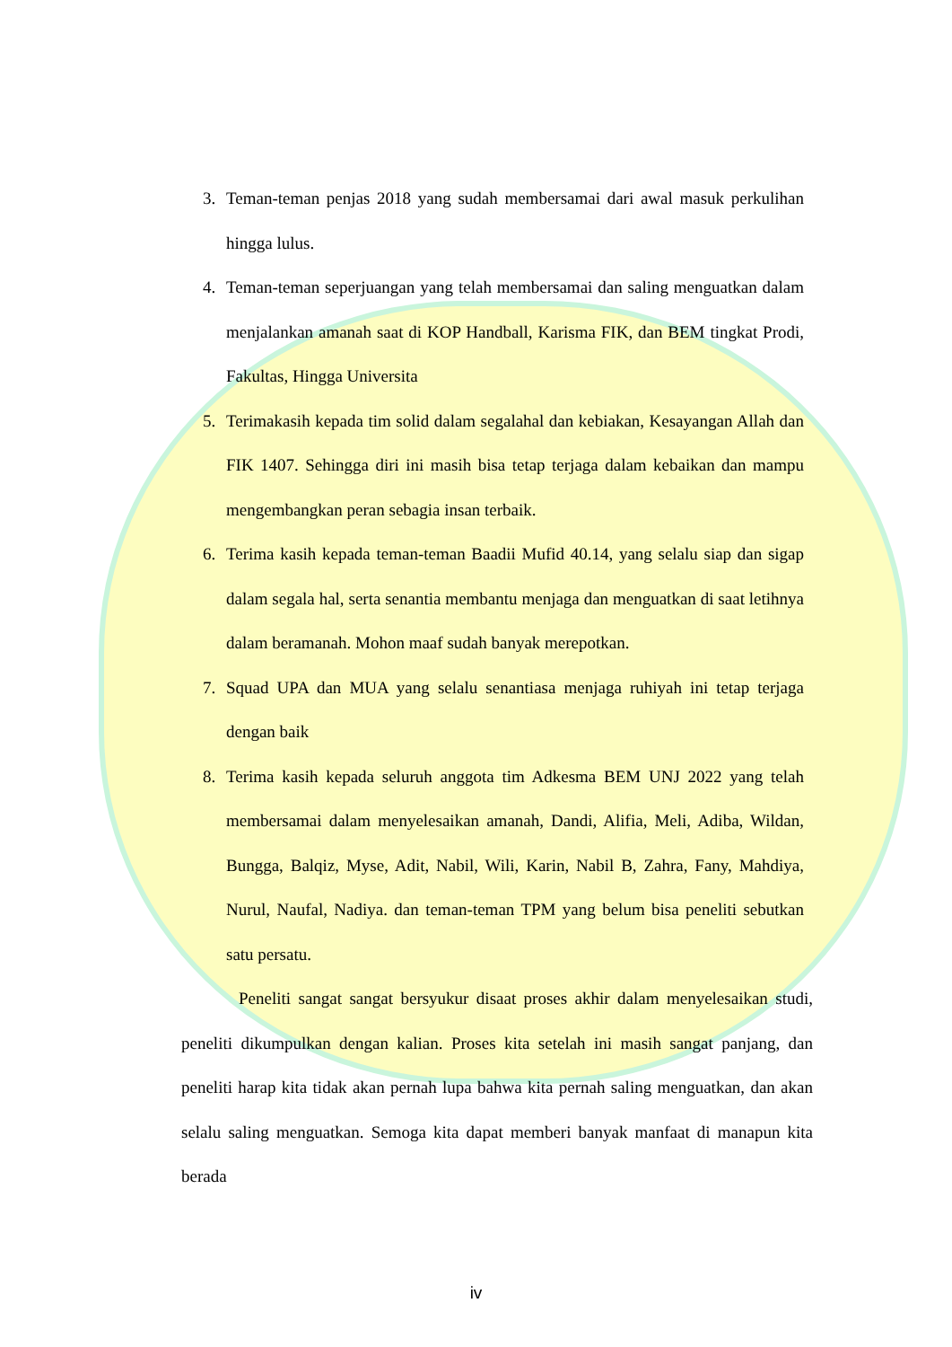3. Teman-teman penjas 2018 yang sudah membersamai dari awal masuk perkulihan hingga lulus.
4. Teman-teman seperjuangan yang telah membersamai dan saling menguatkan dalam menjalankan amanah saat di KOP Handball, Karisma FIK, dan BEM tingkat Prodi, Fakultas, Hingga Universita
5. Terimakasih kepada tim solid dalam segalahal dan kebiakan, Kesayangan Allah dan FIK 1407. Sehingga diri ini masih bisa tetap terjaga dalam kebaikan dan mampu mengembangkan peran sebagia insan terbaik.
6. Terima kasih kepada teman-teman Baadii Mufid 40.14, yang selalu siap dan sigap dalam segala hal, serta senantia membantu menjaga dan menguatkan di saat letihnya dalam beramanah. Mohon maaf sudah banyak merepotkan.
7. Squad UPA dan MUA yang selalu senantiasa menjaga ruhiyah ini tetap terjaga dengan baik
8. Terima kasih kepada seluruh anggota tim Adkesma BEM UNJ 2022 yang telah membersamai dalam menyelesaikan amanah, Dandi, Alifia, Meli, Adiba, Wildan, Bungga, Balqiz, Myse, Adit, Nabil, Wili, Karin, Nabil B, Zahra, Fany, Mahdiya, Nurul, Naufal, Nadiya. dan teman-teman TPM yang belum bisa peneliti sebutkan satu persatu.
Peneliti sangat sangat bersyukur disaat proses akhir dalam menyelesaikan studi, peneliti dikumpulkan dengan kalian. Proses kita setelah ini masih sangat panjang, dan peneliti harap kita tidak akan pernah lupa bahwa kita pernah saling menguatkan, dan akan selalu saling menguatkan. Semoga kita dapat memberi banyak manfaat di manapun kita berada
iv